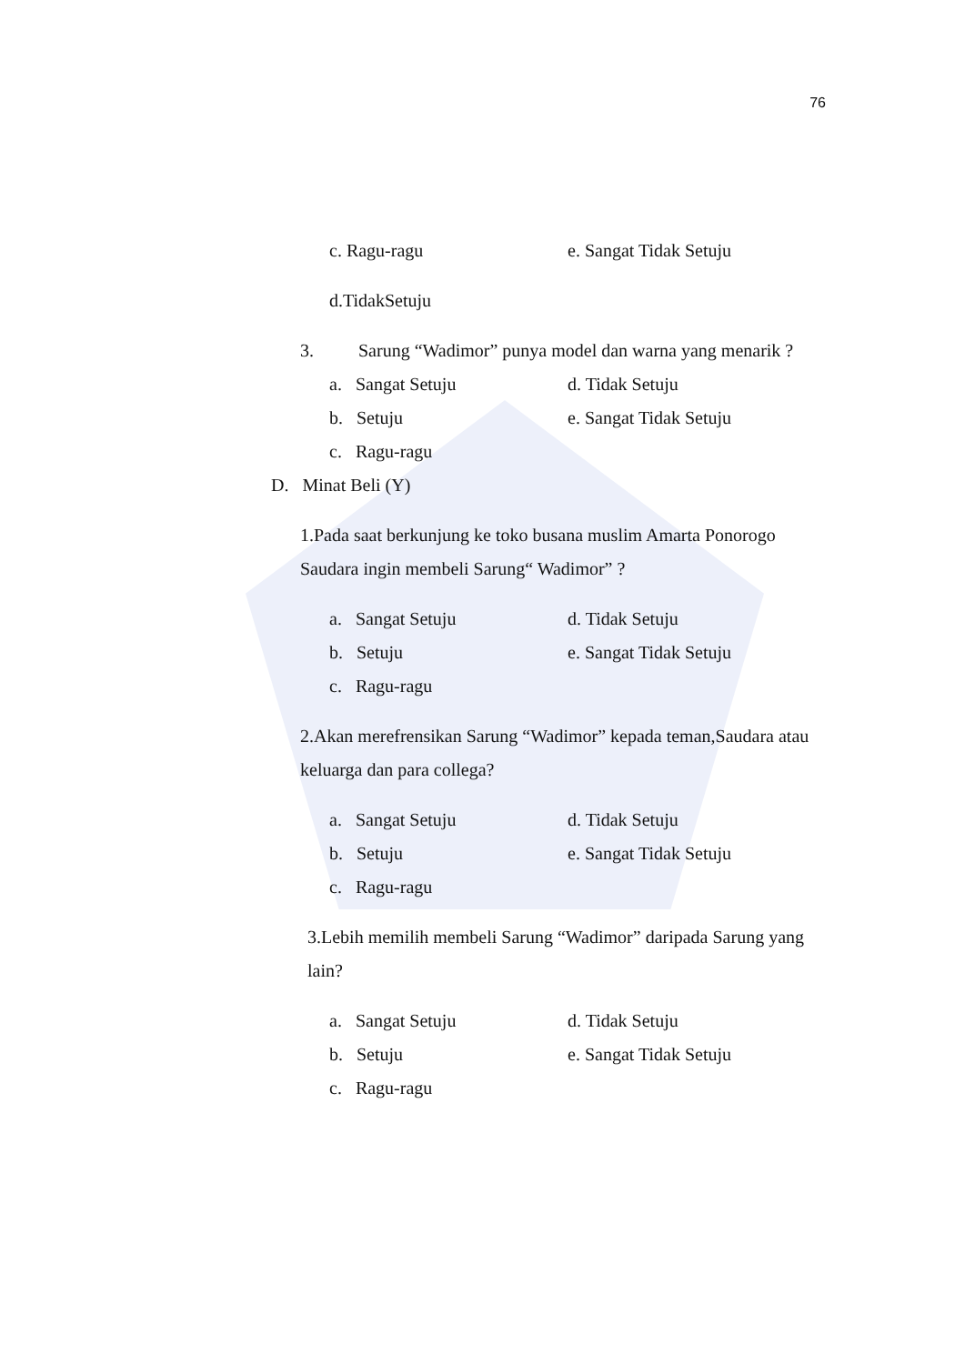76
c. Ragu-ragu e. Sangat Tidak Setuju
d.TidakSetuju
3. Sarung “Wadimor” punya model dan warna yang menarik ?
a. Sangat Setuju d. Tidak Setuju
b. Setuju e. Sangat Tidak Setuju
c. Ragu-ragu
D. Minat Beli (Y)
1.Pada saat berkunjung ke toko busana muslim Amarta Ponorogo Saudara ingin membeli Sarung“ Wadimor” ?
a. Sangat Setuju d. Tidak Setuju
b. Setuju e. Sangat Tidak Setuju
c. Ragu-ragu
2.Akan merefrensikan Sarung “Wadimor” kepada teman,Saudara atau keluarga dan para collega?
a. Sangat Setuju d. Tidak Setuju
b. Setuju e. Sangat Tidak Setuju
c. Ragu-ragu
3.Lebih memilih membeli Sarung “Wadimor” daripada Sarung yang lain?
a. Sangat Setuju d. Tidak Setuju
b. Setuju e. Sangat Tidak Setuju
c. Ragu-ragu